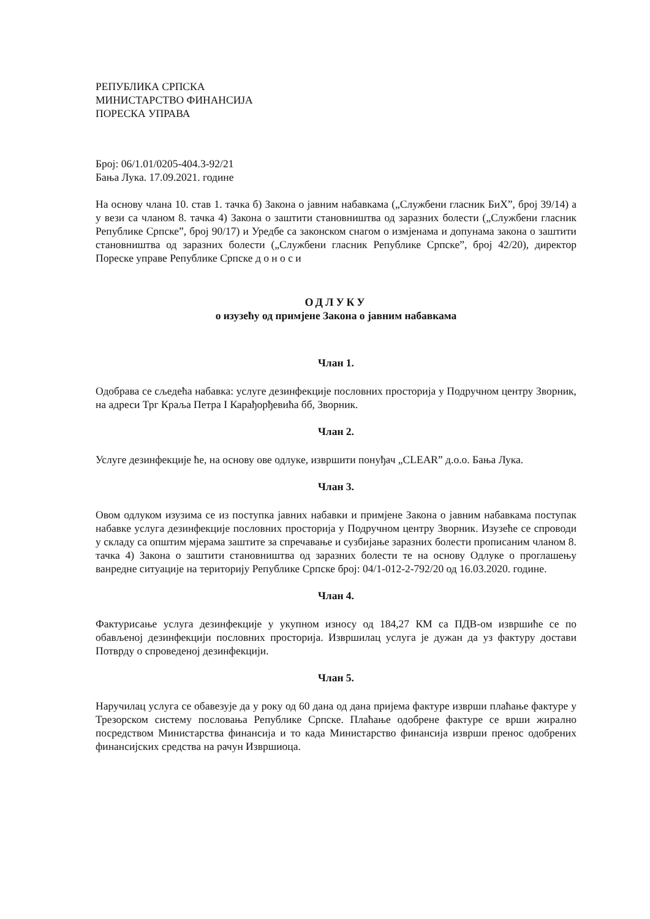РЕПУБЛИКА СРПСКА
МИНИСТАРСТВО ФИНАНСИЈА
ПОРЕСКА УПРАВА
Број: 06/1.01/0205-404.3-92/21
Бања Лука. 17.09.2021. године
На основу члана 10. став 1. тачка б) Закона о јавним набавкама („Службени гласник БиХ”, број 39/14) а у вези са чланом 8. тачка 4) Закона о заштити становништва од заразних болести („Службени гласник Републике Српске”, број 90/17) и Уредбе са законском снагом о измјенама и допунама закона о заштити становништва од заразних болести („Службени гласник Републике Српске”, број 42/20), директор Пореске управе Републике Српске д о н о с и
ОДЛУКУ
о изузећу од примјене Закона о јавним набавкама
Члан 1.
Одобрава се сљедећа набавка: услуге дезинфекције пословних просторија у Подручном центру Зворник, на адреси Трг Краља Петра I Карађорђевића бб, Зворник.
Члан 2.
Услуге дезинфекције ће, на основу ове одлуке, извршити понуђач „CLEAR” д.о.о. Бања Лука.
Члан 3.
Овом одлуком изузима се из поступка јавних набавки и примјене Закона о јавним набавкама поступак набавке услуга дезинфекције пословних просторија у Подручном центру Зворник. Изузеће се спроводи у складу са општим мјерама заштите за спречавање и сузбијање заразних болести прописаним чланом 8. тачка 4) Закона о заштити становништва од заразних болести те на основу Одлуке о проглашењу ванредне ситуације на територију Републике Српске број: 04/1-012-2-792/20 од 16.03.2020. године.
Члан 4.
Фактурисање услуга дезинфекције у укупном износу од 184,27 КМ са ПДВ-ом извршиће се по обављеној дезинфекцији пословних просторија. Извршилац услуга је дужан да уз фактуру достави Потврду о спроведеној дезинфекцији.
Члан 5.
Наручилац услуга се обавезује да у року од 60 дана од дана пријема фактуре изврши плаћање фактуре у Трезорском систему пословања Републике Српске. Плаћање одобрене фактуре се врши жирално посредством Министарства финансија и то када Министарство финансија изврши пренос одобрених финансијских средства на рачун Извршиоца.